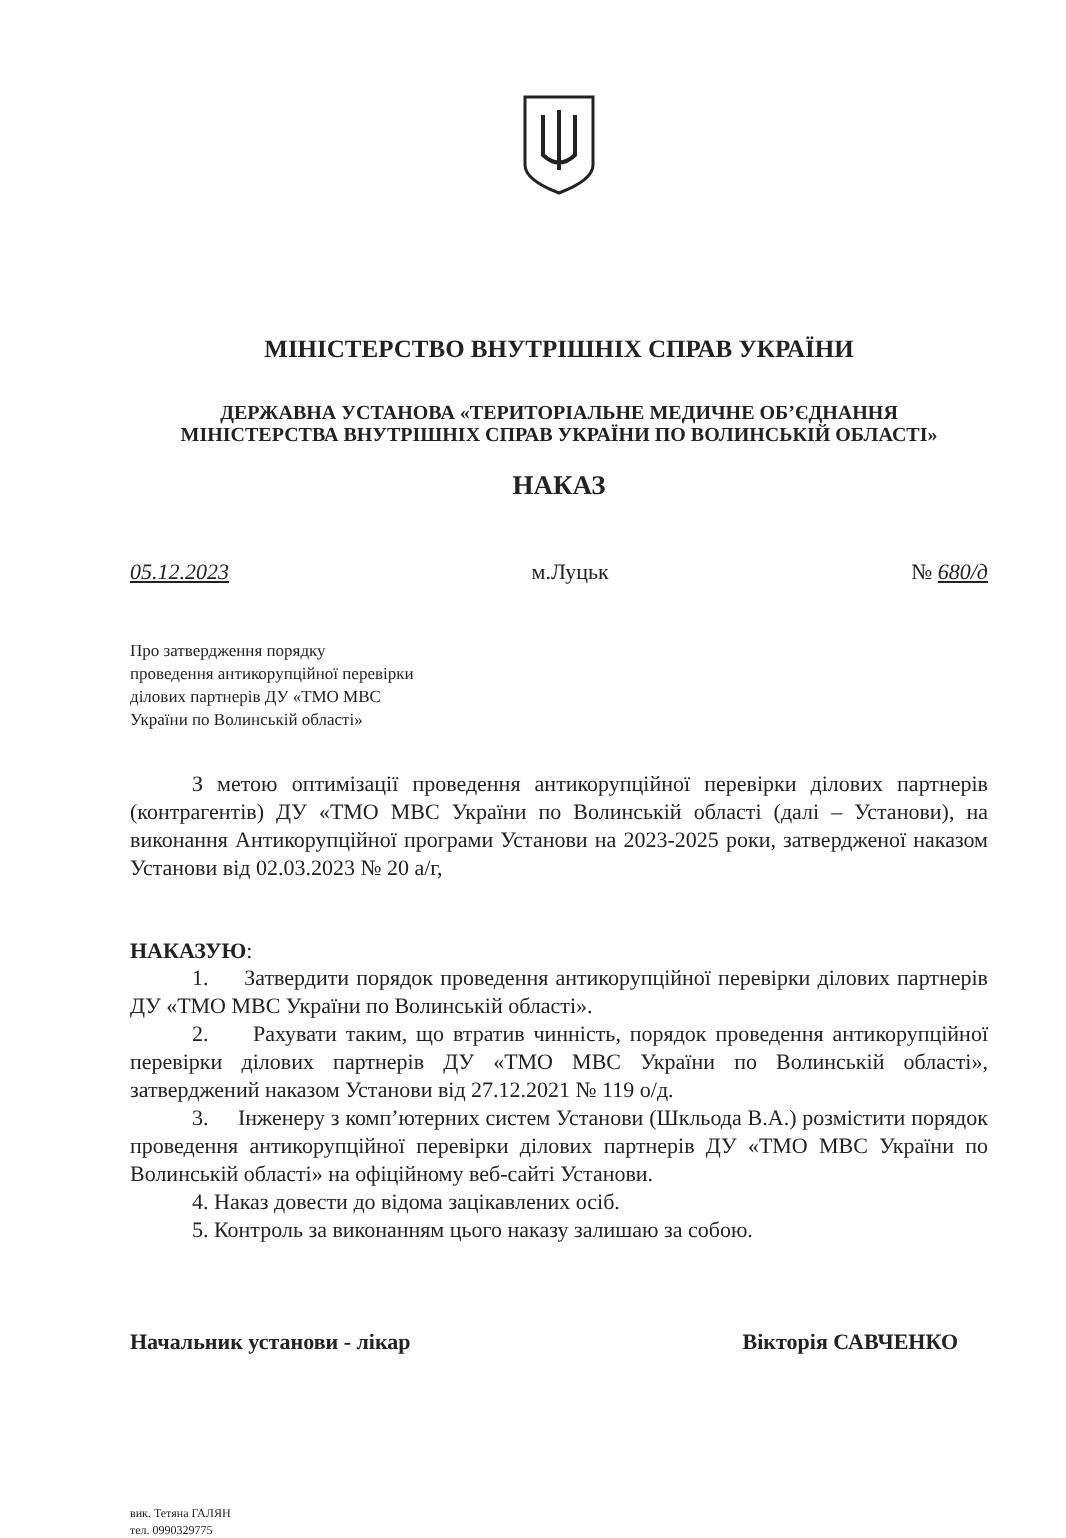МІНІСТЕРСТВО ВНУТРІШНІХ СПРАВ УКРАЇНИ
ДЕРЖАВНА УСТАНОВА «ТЕРИТОРІАЛЬНЕ МЕДИЧНЕ ОБ’ЄДНАННЯ
МІНІСТЕРСТВА ВНУТРІШНІХ СПРАВ УКРАЇНИ ПО ВОЛИНСЬКІЙ ОБЛАСТІ»
НАКАЗ
05.12.2023 м.Луцьк № 680/д
Про затвердження порядку
проведення антикорупційної перевірки
ділових партнерів ДУ «ТМО МВС
України по Волинській області»
З метою оптимізації проведення антикорупційної перевірки ділових партнерів (контрагентів) ДУ «ТМО МВС України по Волинській області (далі – Установи), на виконання Антикорупційної програми Установи на 2023-2025 роки, затвердженої наказом Установи від 02.03.2023 № 20 а/г,
НАКАЗУЮ:
1. Затвердити порядок проведення антикорупційної перевірки ділових партнерів ДУ «ТМО МВС України по Волинській області».
2. Рахувати таким, що втратив чинність, порядок проведення антикорупційної перевірки ділових партнерів ДУ «ТМО МВС України по Волинській області», затверджений наказом Установи від 27.12.2021 № 119 о/д.
3. Інженеру з комп’ютерних систем Установи (Шкльода В.А.) розмістити порядок проведення антикорупційної перевірки ділових партнерів ДУ «ТМО МВС України по Волинській області» на офіційному веб-сайті Установи.
4. Наказ довести до відома зацікавлених осіб.
5. Контроль за виконанням цього наказу залишаю за собою.
Начальник установи - лікар Вікторія САВЧЕНКО
вик. Тетяна ГАЛЯН
тел. 0990329775